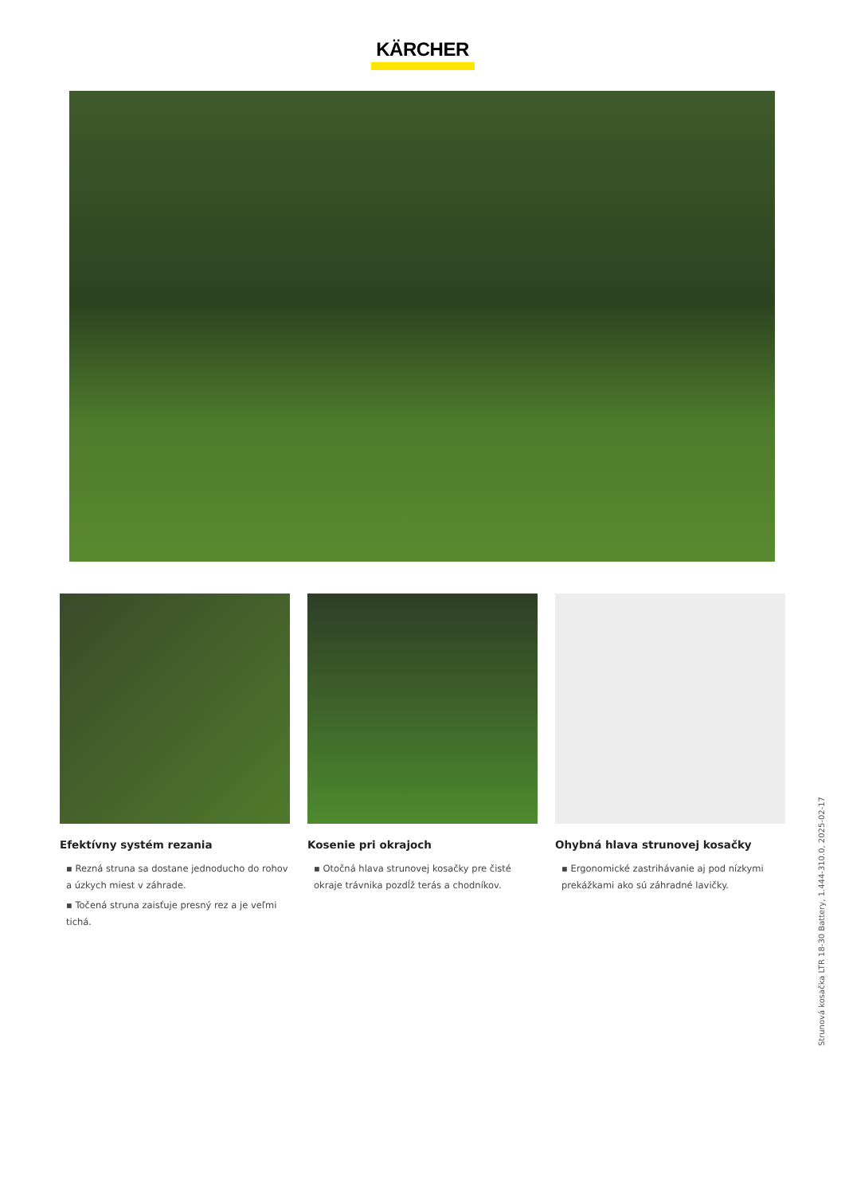KÄRCHER
Efektívny systém rezania
▪ Rezná struna sa dostane jednoducho do rohov a úzkych miest v záhrade.
▪ Točená struna zaisťuje presný rez a je veľmi tichá.
Kosenie pri okrajoch
▪ Otočná hlava strunovej kosačky pre čisté okraje trávnika pozdĺž terás a chodníkov.
Ohybná hlava strunovej kosačky
▪ Ergonomické zastrihávanie aj pod nízkymi prekážkami ako sú záhradné lavičky.
Strunová kosačka LTR 18-30 Battery, 1.444-310.0, 2025-02-17